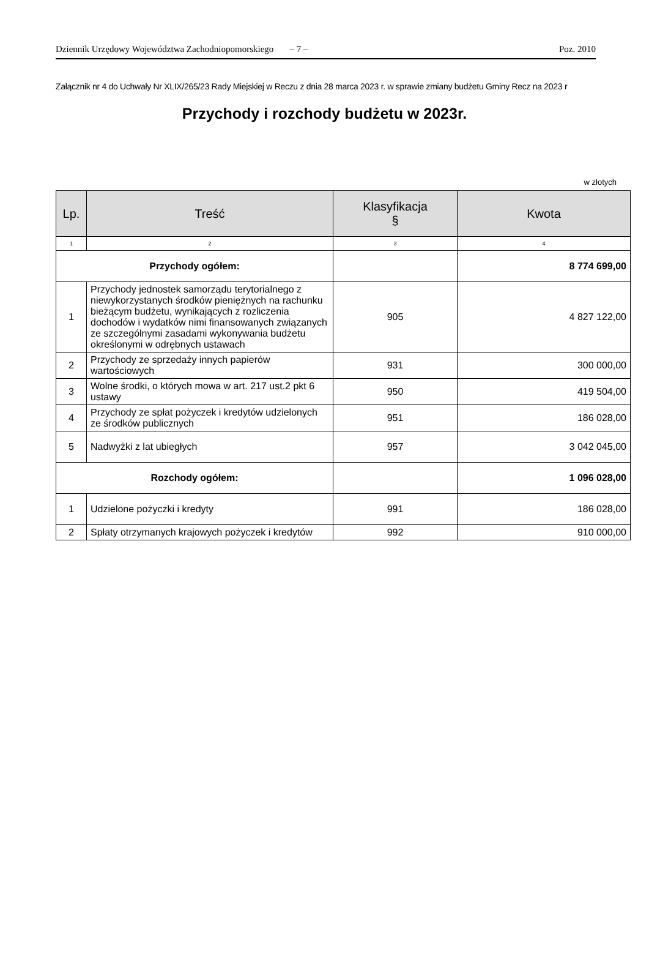Dziennik Urzędowy Województwa Zachodniopomorskiego – 7 – Poz. 2010
Załącznik nr 4 do Uchwały Nr XLIX/265/23 Rady Miejskiej w Reczu z dnia 28 marca 2023 r. w sprawie zmiany budżetu Gminy Recz na 2023 r
Przychody i rozchody budżetu w 2023r.
w złotych
| Lp. | Treść | Klasyfikacja § | Kwota |
| --- | --- | --- | --- |
| 1 | 2 | 3 | 4 |
| Przychody ogółem: | | | 8 774 699,00 |
| 1 | Przychody jednostek samorządu terytorialnego z niewykorzystanych środków pieniężnych na rachunku bieżącym budżetu, wynikających z rozliczenia dochodów i wydatków nimi finansowanych związanych ze szczególnymi zasadami wykonywania budżetu określonymi w odrębnych ustawach | 905 | 4 827 122,00 |
| 2 | Przychody ze sprzedaży innych papierów wartościowych | 931 | 300 000,00 |
| 3 | Wolne środki, o których mowa w art. 217 ust.2 pkt 6 ustawy | 950 | 419 504,00 |
| 4 | Przychody ze spłat pożyczek i kredytów udzielonych ze środków publicznych | 951 | 186 028,00 |
| 5 | Nadwyżki z lat ubiegłych | 957 | 3 042 045,00 |
| Rozchody ogółem: | | | 1 096 028,00 |
| 1 | Udzielone pożyczki i kredyty | 991 | 186 028,00 |
| 2 | Spłaty otrzymanych krajowych pożyczek i kredytów | 992 | 910 000,00 |